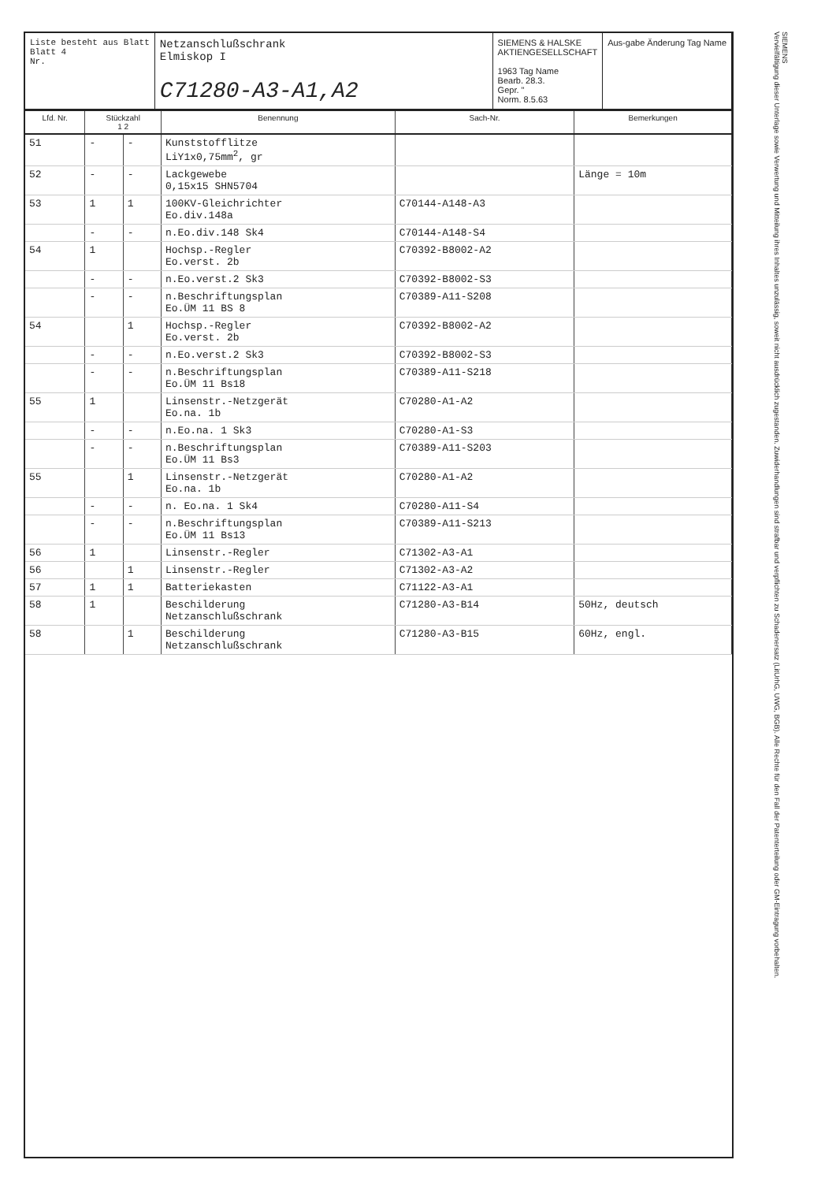Liste besteht aus Blatt
Blatt 4
Nr.
Netzanschlußschrank
Elmiskop I
C71280-A3-A1,A2
SIEMENS & HALSKE
AKTIENGESELLSCHAFT
1963 Tag Name
Bearb. 28.3.
Gepr. "
Norm. 8.5.63
Aus-gabe Änderung Tag Name
| Lfd. Nr. | Stückzahl 1 2 | | Benennung | Sach-Nr. | Bemerkungen |
| --- | --- | --- | --- | --- | --- |
| 51 | - | - | Kunststofflitze LiY1x0,75mm<sup>2</sup>, gr | | |
| 52 | - | - | Lackgewebe 0,15x15 SHN5704 | | Länge = 10m |
| 53 | 1 | 1 | 100KV-Gleichrichter Eo.div.148a | C70144-A148-A3 | |
| | - | - | n.Eo.div.148 Sk4 | C70144-A148-S4 | |
| 54 | 1 | | Hochsp.-Regler Eo.verst. 2b | C70392-B8002-A2 | |
| | - | - | n.Eo.verst.2 Sk3 | C70392-B8002-S3 | |
| | - | - | n.Beschriftungsplan Eo.ÜM 11 BS 8 | C70389-A11-S208 | |
| 54 | | 1 | Hochsp.-Regler Eo.verst. 2b | C70392-B8002-A2 | |
| | - | - | n.Eo.verst.2 Sk3 | C70392-B8002-S3 | |
| | - | - | n.Beschriftungsplan Eo.ÜM 11 Bs18 | C70389-A11-S218 | |
| 55 | 1 | | Linsenstr.-Netzgerät Eo.na. 1b | C70280-A1-A2 | |
| | - | - | n.Eo.na. 1 Sk3 | C70280-A1-S3 | |
| | - | - | n.Beschriftungsplan Eo.ÜM 11 Bs3 | C70389-A11-S203 | |
| 55 | | 1 | Linsenstr.-Netzgerät Eo.na. 1b | C70280-A1-A2 | |
| | - | - | n. Eo.na. 1 Sk4 | C70280-A11-S4 | |
| | - | - | n.Beschriftungsplan Eo.ÜM 11 Bs13 | C70389-A11-S213 | |
| 56 | 1 | | Linsenstr.-Regler | C71302-A3-A1 | |
| 56 | | 1 | Linsenstr.-Regler | C71302-A3-A2 | |
| 57 | 1 | 1 | Batteriekasten | C71122-A3-A1 | |
| 58 | 1 | | Beschilderung Netzanschlußschrank | C71280-A3-B14 | 50Hz, deutsch |
| 58 | | 1 | Beschilderung Netzanschlußschrank | C71280-A3-B15 | 60Hz, engl. |
SIEMENS
Vervielfältigung dieser Unterlage sowie Verwertung und Mitteilung ihres Inhaltes unzulässig, soweit nicht ausdrücklich zugestanden. Zuwiderhandlungen sind strafbar und verpflichten zu Schadenersatz (LitUrhG, UWG, BGB). Alle Rechte für den Fall der Patenterteilung oder GM-Eintragung vorbehalten.